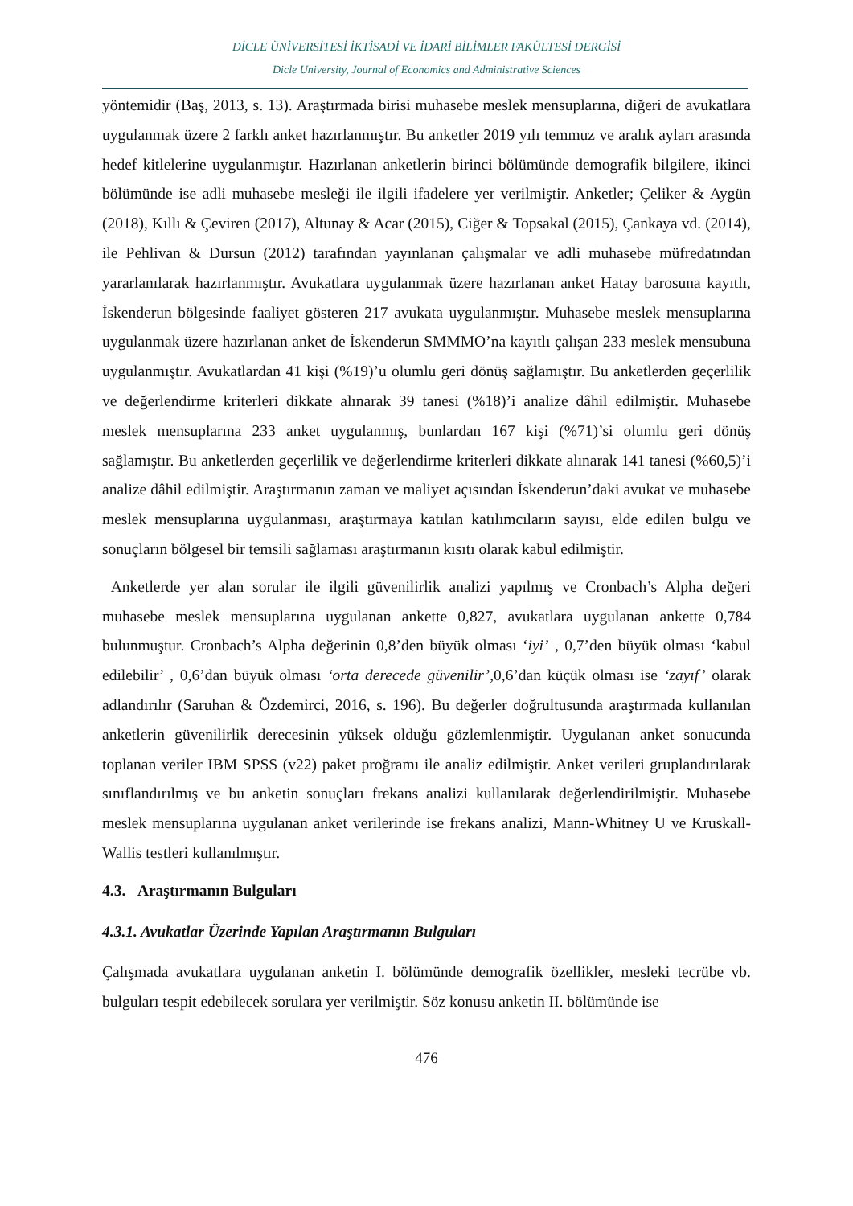DİCLE ÜNİVERSİTESİ İKTİSADİ VE İDARİ BİLİMLER FAKÜLTESİ DERGİSİ
Dicle University, Journal of Economics and Administrative Sciences
yöntemidir (Baş, 2013, s. 13). Araştırmada birisi muhasebe meslek mensuplarına, diğeri de avukatlara uygulanmak üzere 2 farklı anket hazırlanmıştır. Bu anketler 2019 yılı temmuz ve aralık ayları arasında hedef kitlelerine uygulanmıştır. Hazırlanan anketlerin birinci bölümünde demografik bilgilere, ikinci bölümünde ise adli muhasebe mesleği ile ilgili ifadelere yer verilmiştir. Anketler; Çeliker & Aygün (2018), Kıllı & Çeviren (2017), Altunay & Acar (2015), Ciğer & Topsakal (2015), Çankaya vd. (2014), ile Pehlivan & Dursun (2012) tarafından yayınlanan çalışmalar ve adli muhasebe müfredatından yararlanılarak hazırlanmıştır. Avukatlara uygulanmak üzere hazırlanan anket Hatay barosuna kayıtlı, İskenderun bölgesinde faaliyet gösteren 217 avukata uygulanmıştır. Muhasebe meslek mensuplarına uygulanmak üzere hazırlanan anket de İskenderun SMMMO’na kayıtlı çalışan 233 meslek mensubuna uygulanmıştır. Avukatlardan 41 kişi (%19)’u olumlu geri dönüş sağlamıştır. Bu anketlerden geçerlilik ve değerlendirme kriterleri dikkate alınarak 39 tanesi (%18)’i analize dâhil edilmiştir. Muhasebe meslek mensuplarına 233 anket uygulanmış, bunlardan 167 kişi (%71)’si olumlu geri dönüş sağlamıştır. Bu anketlerden geçerlilik ve değerlendirme kriterleri dikkate alınarak 141 tanesi (%60,5)’i analize dâhil edilmiştir. Araştırmanın zaman ve maliyet açısından İskenderun’daki avukat ve muhasebe meslek mensuplarına uygulanması, araştırmaya katılan katılımcıların sayısı, elde edilen bulgu ve sonuçların bölgesel bir temsili sağlaması araştırmanın kısıtı olarak kabul edilmiştir.
Anketlerde yer alan sorular ile ilgili güvenilirlik analizi yapılmış ve Cronbach’s Alpha değeri muhasebe meslek mensuplarına uygulanan ankette 0,827, avukatlara uygulanan ankette 0,784 bulunmuştur. Cronbach’s Alpha değerinin 0,8’den büyük olması ‘iyi’ , 0,7’den büyük olması ‘kabul edilebilir’ , 0,6’dan büyük olması ‘orta derecede güvenilir’,0,6’dan küçük olması ise ‘zayıf’ olarak adlandırılır (Saruhan & Özdemirci, 2016, s. 196). Bu değerler doğrultusunda araştırmada kullanılan anketlerin güvenilirlik derecesinin yüksek olduğu gözlemlenmiştir. Uygulanan anket sonucunda toplanan veriler IBM SPSS (v22) paket proğramı ile analiz edilmiştir. Anket verileri gruplandırılarak sınıflandırılmış ve bu anketin sonuçları frekans analizi kullanılarak değerlendirilmiştir. Muhasebe meslek mensuplarına uygulanan anket verilerinde ise frekans analizi, Mann-Whitney U ve Kruskall-Wallis testleri kullanılmıştır.
4.3. Araştırmanın Bulguları
4.3.1. Avukatlar Üzerinde Yapılan Araştırmanın Bulguları
Çalışmada avukatlara uygulanan anketin I. bölümünde demografik özellikler, mesleki tecrübe vb. bulguları tespit edebilecek sorulara yer verilmiştir. Söz konusu anketin II. bölümünde ise
476